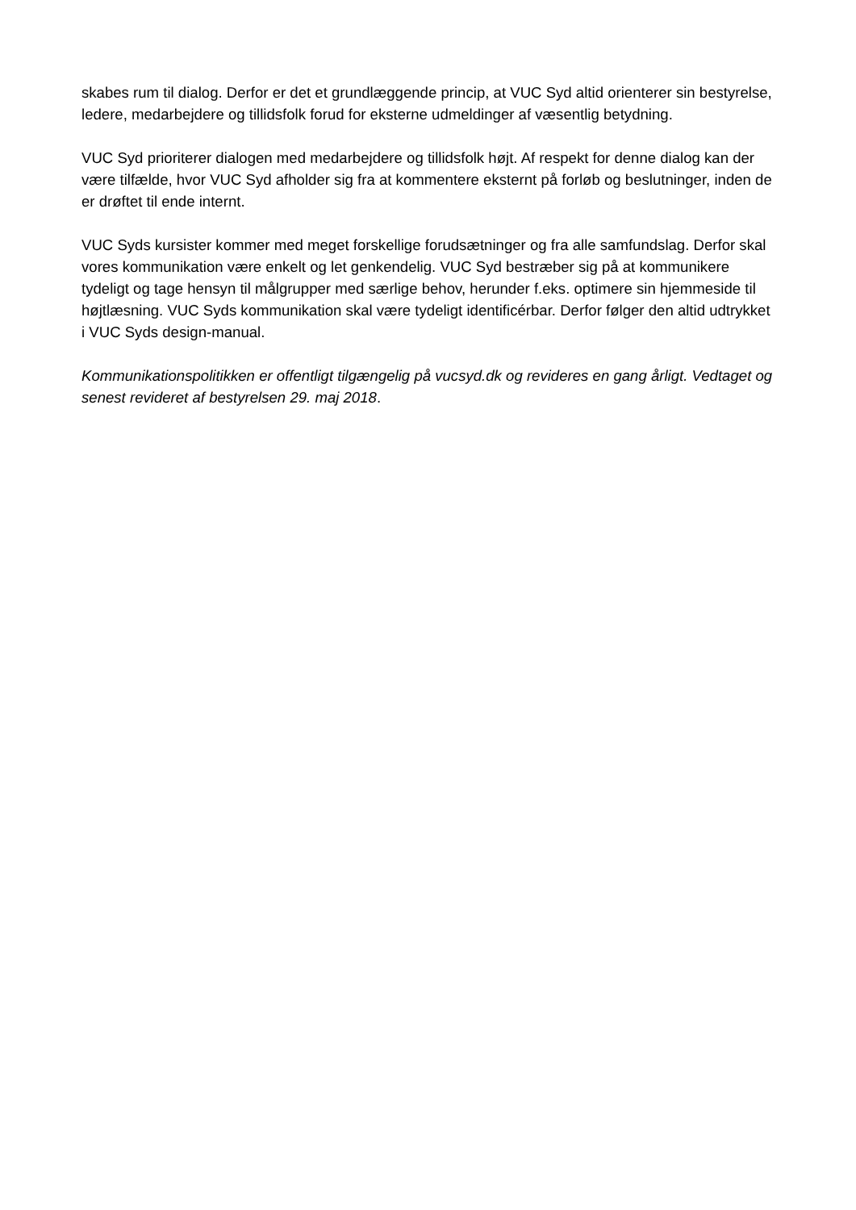skabes rum til dialog. Derfor er det et grundlæggende princip, at VUC Syd altid orienterer sin bestyrelse, ledere, medarbejdere og tillidsfolk forud for eksterne udmeldinger af væsentlig betydning.
VUC Syd prioriterer dialogen med medarbejdere og tillidsfolk højt. Af respekt for denne dialog kan der være tilfælde, hvor VUC Syd afholder sig fra at kommentere eksternt på forløb og beslutninger, inden de er drøftet til ende internt.
VUC Syds kursister kommer med meget forskellige forudsætninger og fra alle samfundslag. Derfor skal vores kommunikation være enkelt og let genkendelig. VUC Syd bestræber sig på at kommunikere tydeligt og tage hensyn til målgrupper med særlige behov, herunder f.eks. optimere sin hjemmeside til højtlæsning. VUC Syds kommunikation skal være tydeligt identificérbar. Derfor følger den altid udtrykket i VUC Syds design-manual.
Kommunikationspolitikken er offentligt tilgængelig på vucsyd.dk og revideres en gang årligt. Vedtaget og senest revideret af bestyrelsen 29. maj 2018.